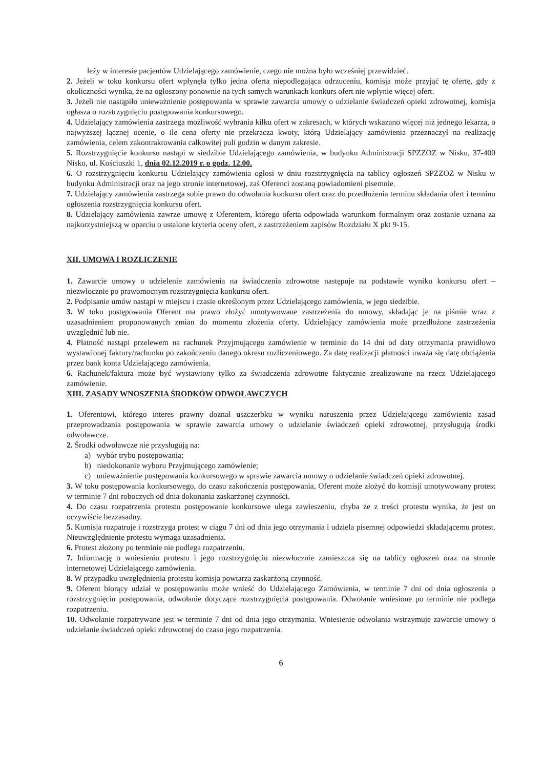leży w interesie pacjentów Udzielającego zamówienie, czego nie można było wcześniej przewidzieć.
2. Jeżeli w toku konkursu ofert wpłynęła tylko jedna oferta niepodlegająca odrzuceniu, komisja może przyjąć tę ofertę, gdy z okoliczności wynika, że na ogłoszony ponownie na tych samych warunkach konkurs ofert nie wpłynie więcej ofert.
3. Jeżeli nie nastąpiło unieważnienie postępowania w sprawie zawarcia umowy o udzielanie świadczeń opieki zdrowotnej, komisja ogłasza o rozstrzygnięciu postępowania konkursowego.
4. Udzielający zamówienia zastrzega możliwość wybrania kilku ofert w zakresach, w których wskazano więcej niż jednego lekarza, o najwyższej łącznej ocenie, o ile cena oferty nie przekracza kwoty, którą Udzielający zamówienia przeznaczył na realizację zamówienia, celem zakontraktowania całkowitej puli godzin w danym zakresie.
5. Rozstrzygnięcie konkursu nastąpi w siedzibie Udzielającego zamówienia, w budynku Administracji SPZZOZ w Nisku, 37-400 Nisko, ul. Kościuszki 1, dnia 02.12.2019 r. o godz. 12.00.
6. O rozstrzygnięciu konkursu Udzielający zamówienia ogłosi w dniu rozstrzygnięcia na tablicy ogłoszeń SPZZOZ w Nisku w budynku Administracji oraz na jego stronie internetowej, zaś Oferenci zostaną powiadomieni pisemnie.
7. Udzielający zamówienia zastrzega sobie prawo do odwołania konkursu ofert oraz do przedłużenia terminu składania ofert i terminu ogłoszenia rozstrzygnięcia konkursu ofert.
8. Udzielający zamówienia zawrze umowę z Oferentem, którego oferta odpowiada warunkom formalnym oraz zostanie uznana za najkorzystniejszą w oparciu o ustalone kryteria oceny ofert, z zastrzeżeniem zapisów Rozdziału X pkt 9-15.
XII. UMOWA I ROZLICZENIE
1. Zawarcie umowy o udzielenie zamówienia na świadczenia zdrowotne następuje na podstawie wyniku konkursu ofert – niezwłocznie po prawomocnym rozstrzygnięcia konkursu ofert.
2. Podpisanie umów nastąpi w miejscu i czasie określonym przez Udzielającego zamówienia, w jego siedzibie.
3. W toku postępowania Oferent ma prawo złożyć umotywowane zastrzeżenia do umowy, składając je na piśmie wraz z uzasadnieniem proponowanych zmian do momentu złożenia oferty. Udzielający zamówienia może przedłożone zastrzeżenia uwzględnić lub nie.
4. Płatność nastąpi przelewem na rachunek Przyjmującego zamówienie w terminie do 14 dni od daty otrzymania prawidłowo wystawionej faktury/rachunku po zakończeniu danego okresu rozliczeniowego. Za datę realizacji płatności uważa się datę obciążenia przez bank konta Udzielającego zamówienia.
6. Rachunek/faktura może być wystawiony tylko za świadczenia zdrowotne faktycznie zrealizowane na rzecz Udzielającego zamówienie.
XIII. ZASADY WNOSZENIA ŚRODKÓW ODWOŁAWCZYCH
1. Oferentowi, którego interes prawny doznał uszczerbku w wyniku naruszenia przez Udzielającego zamówienia zasad przeprowadzania postępowania w sprawie zawarcia umowy o udzielanie świadczeń opieki zdrowotnej, przysługują środki odwoławcze.
2. Środki odwoławcze nie przysługują na:
a) wybór trybu postępowania;
b) niedokonanie wyboru Przyjmującego zamówienie;
c) unieważnienie postępowania konkursowego w sprawie zawarcia umowy o udzielanie świadczeń opieki zdrowotnej.
3. W toku postępowania konkursowego, do czasu zakończenia postępowania, Oferent może złożyć do komisji umotywowany protest w terminie 7 dni roboczych od dnia dokonania zaskarżonej czynności.
4. Do czasu rozpatrzenia protestu postępowanie konkursowe ulega zawieszeniu, chyba że z treści protestu wynika, że jest on oczywiście bezzasadny.
5. Komisja rozpatruje i rozstrzyga protest w ciągu 7 dni od dnia jego otrzymania i udziela pisemnej odpowiedzi składającemu protest. Nieuwzględnienie protestu wymaga uzasadnienia.
6. Protest złożony po terminie nie podlega rozpatrzeniu.
7. Informację o wniesieniu protestu i jego rozstrzygnięciu niezwłocznie zamieszcza się na tablicy ogłoszeń oraz na stronie internetowej Udzielającego zamówienia.
8. W przypadku uwzględnienia protestu komisja powtarza zaskarżoną czynność.
9. Oferent biorący udział w postępowaniu może wnieść do Udzielającego Zamówienia, w terminie 7 dni od dnia ogłoszenia o rozstrzygnięciu postępowania, odwołanie dotyczące rozstrzygnięcia postępowania. Odwołanie wniesione po terminie nie podlega rozpatrzeniu.
10. Odwołanie rozpatrywane jest w terminie 7 dni od dnia jego otrzymania. Wniesienie odwołania wstrzymuje zawarcie umowy o udzielanie świadczeń opieki zdrowotnej do czasu jego rozpatrzenia.
6